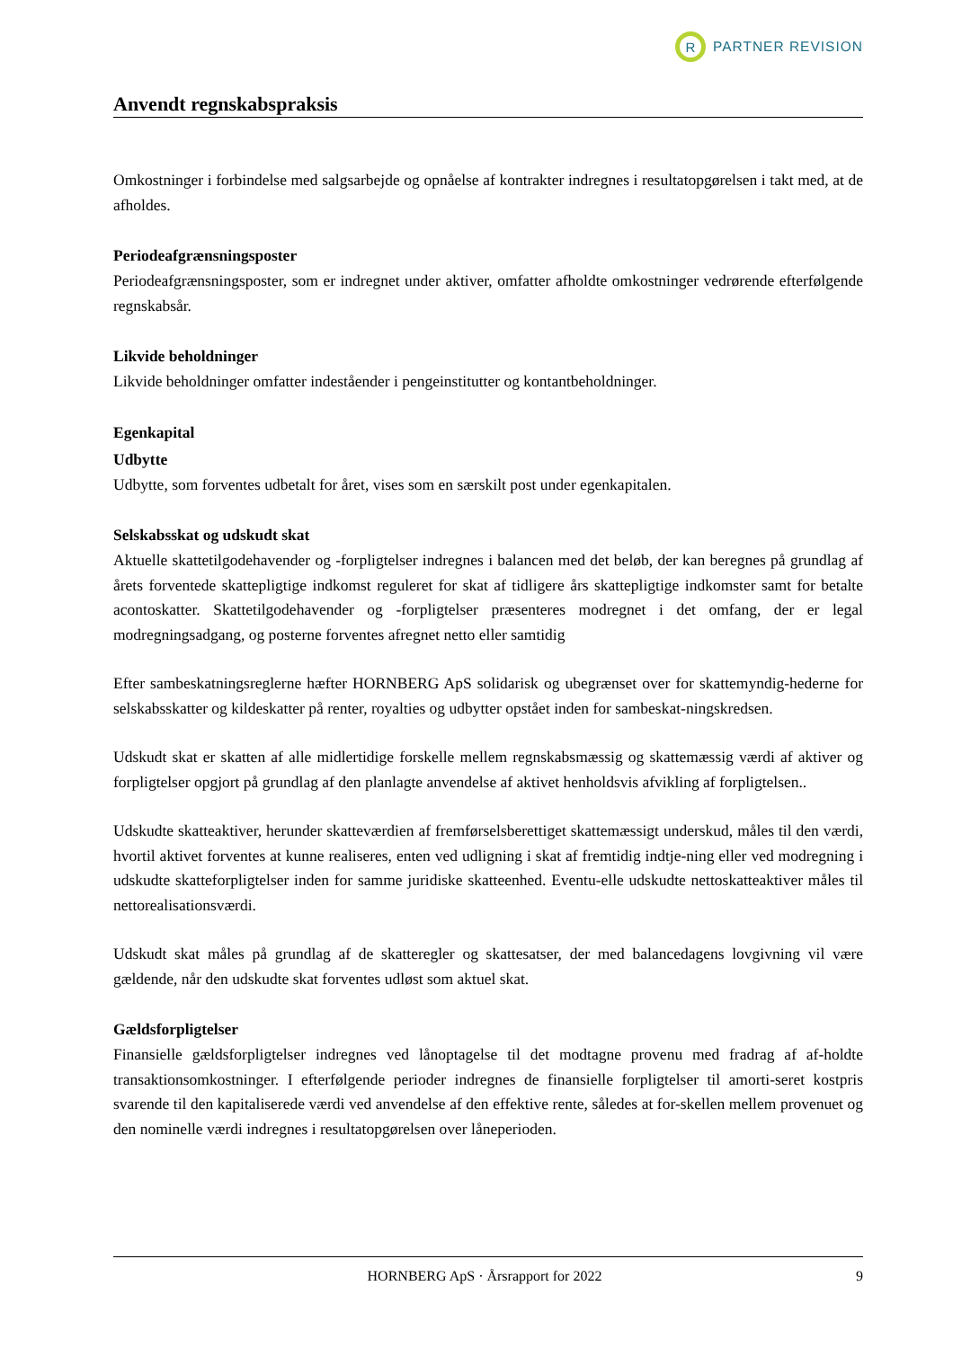R
PARTNER REVISION
Anvendt regnskabspraksis
Omkostninger i forbindelse med salgsarbejde og opnåelse af kontrakter indregnes i resultatopgørelsen i takt med, at de afholdes.
Periodeafgrænsningsposter
Periodeafgrænsningsposter, som er indregnet under aktiver, omfatter afholdte omkostninger vedrørende efterfølgende regnskabsår.
Likvide beholdninger
Likvide beholdninger omfatter indeståender i pengeinstitutter og kontantbeholdninger.
Egenkapital
Udbytte
Udbytte, som forventes udbetalt for året, vises som en særskilt post under egenkapitalen.
Selskabsskat og udskudt skat
Aktuelle skattetilgodehavender og -forpligtelser indregnes i balancen med det beløb, der kan beregnes på grundlag af årets forventede skattepligtige indkomst reguleret for skat af tidligere års skattepligtige indkomster samt for betalte acontoskatter. Skattetilgodehavender og -forpligtelser præsenteres modregnet i det omfang, der er legal modregningsadgang, og posterne forventes afregnet netto eller samtidig
Efter sambeskatningsreglerne hæfter HORNBERG ApS solidarisk og ubegrænset over for skattemyndig-hederne for selskabsskatter og kildeskatter på renter, royalties og udbytter opstået inden for sambeskat-ningskredsen.
Udskudt skat er skatten af alle midlertidige forskelle mellem regnskabsmæssig og skattemæssig værdi af aktiver og forpligtelser opgjort på grundlag af den planlagte anvendelse af aktivet henholdsvis afvikling af forpligtelsen..
Udskudte skatteaktiver, herunder skatteværdien af fremførselsberettiget skattemæssigt underskud, måles til den værdi, hvortil aktivet forventes at kunne realiseres, enten ved udligning i skat af fremtidig indtje-ning eller ved modregning i udskudte skatteforpligtelser inden for samme juridiske skatteenhed. Eventu-elle udskudte nettoskatteaktiver måles til nettorealisationsværdi.
Udskudt skat måles på grundlag af de skatteregler og skattesatser, der med balancedagens lovgivning vil være gældende, når den udskudte skat forventes udløst som aktuel skat.
Gældsforpligtelser
Finansielle gældsforpligtelser indregnes ved lånoptagelse til det modtagne provenu med fradrag af af-holdte transaktionsomkostninger. I efterfølgende perioder indregnes de finansielle forpligtelser til amorti-seret kostpris svarende til den kapitaliserede værdi ved anvendelse af den effektive rente, således at for-skellen mellem provenuet og den nominelle værdi indregnes i resultatopgørelsen over låneperioden.
HORNBERG ApS · Årsrapport for 2022 9